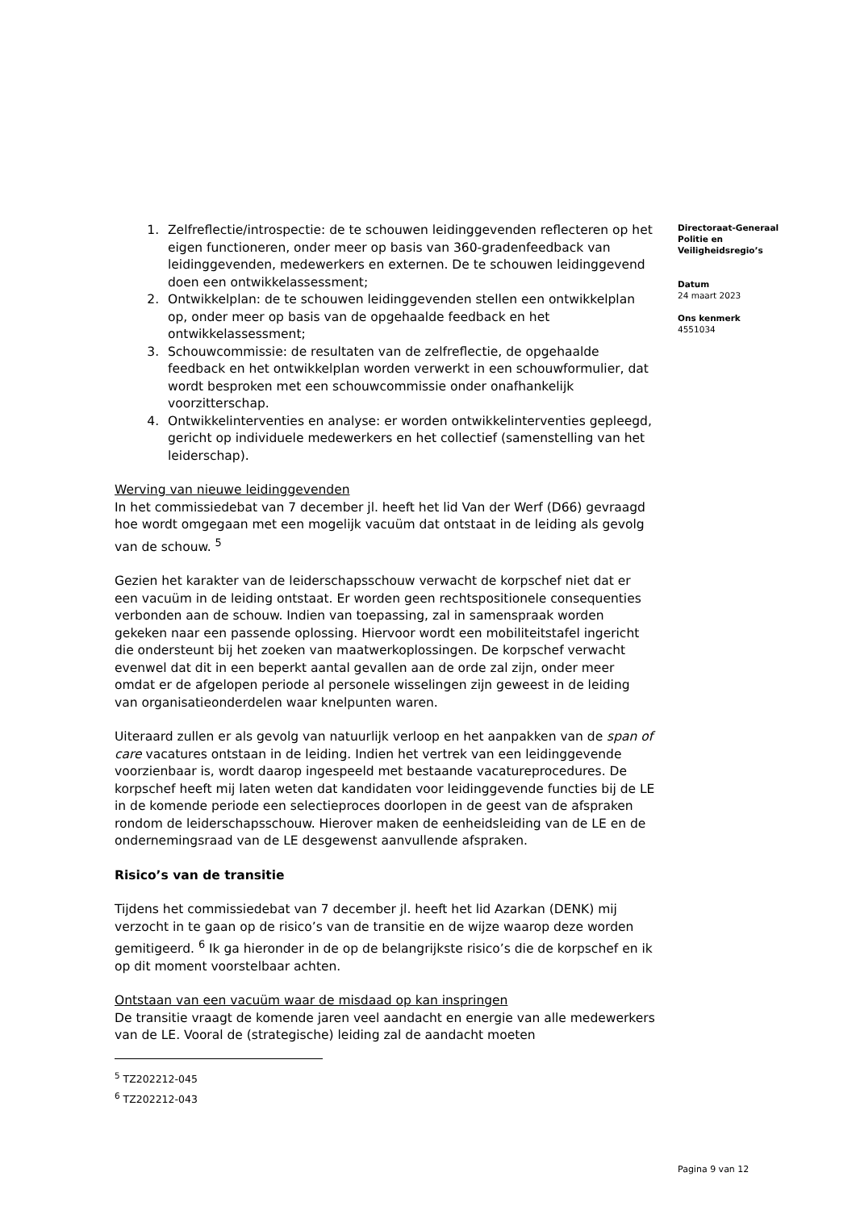1. Zelfreflectie/introspectie: de te schouwen leidinggevenden reflecteren op het eigen functioneren, onder meer op basis van 360-gradenfeedback van leidinggevenden, medewerkers en externen. De te schouwen leidinggevend doen een ontwikkelassessment;
2. Ontwikkelplan: de te schouwen leidinggevenden stellen een ontwikkelplan op, onder meer op basis van de opgehaalde feedback en het ontwikkelassessment;
3. Schouwcommissie: de resultaten van de zelfreflectie, de opgehaalde feedback en het ontwikkelplan worden verwerkt in een schouwformulier, dat wordt besproken met een schouwcommissie onder onafhankelijk voorzitterschap.
4. Ontwikkelinterventies en analyse: er worden ontwikkelinterventies gepleegd, gericht op individuele medewerkers en het collectief (samenstelling van het leiderschap).
Werving van nieuwe leidinggevenden
In het commissiedebat van 7 december jl. heeft het lid Van der Werf (D66) gevraagd hoe wordt omgegaan met een mogelijk vacuüm dat ontstaat in de leiding als gevolg van de schouw. <sup>5</sup>
Gezien het karakter van de leiderschapsschouw verwacht de korpschef niet dat er een vacuüm in de leiding ontstaat. Er worden geen rechtspositionele consequenties verbonden aan de schouw. Indien van toepassing, zal in samenspraak worden gekeken naar een passende oplossing. Hiervoor wordt een mobiliteitstafel ingericht die ondersteunt bij het zoeken van maatwerkoplossingen. De korpschef verwacht evenwel dat dit in een beperkt aantal gevallen aan de orde zal zijn, onder meer omdat er de afgelopen periode al personele wisselingen zijn geweest in de leiding van organisatieonderdelen waar knelpunten waren.
Uiteraard zullen er als gevolg van natuurlijk verloop en het aanpakken van de span of care vacatures ontstaan in de leiding. Indien het vertrek van een leidinggevende voorzienbaar is, wordt daarop ingespeeld met bestaande vacatureprocedures. De korpschef heeft mij laten weten dat kandidaten voor leidinggevende functies bij de LE in de komende periode een selectieproces doorlopen in de geest van de afspraken rondom de leiderschapsschouw. Hierover maken de eenheidsleiding van de LE en de ondernemingsraad van de LE desgewenst aanvullende afspraken.
Risico’s van de transitie
Tijdens het commissiedebat van 7 december jl. heeft het lid Azarkan (DENK) mij verzocht in te gaan op de risico’s van de transitie en de wijze waarop deze worden gemitigeerd. <sup>6</sup> Ik ga hieronder in de op de belangrijkste risico’s die de korpschef en ik op dit moment voorstelbaar achten.
Ontstaan van een vacuüm waar de misdaad op kan inspringen
De transitie vraagt de komende jaren veel aandacht en energie van alle medewerkers van de LE. Vooral de (strategische) leiding zal de aandacht moeten
<sup>5</sup> TZ202212-045
<sup>6</sup> TZ202212-043
Directoraat-Generaal
Politie en
Veiligheidsregio’s
Datum
24 maart 2023
Ons kenmerk
4551034
Pagina 9 van 12